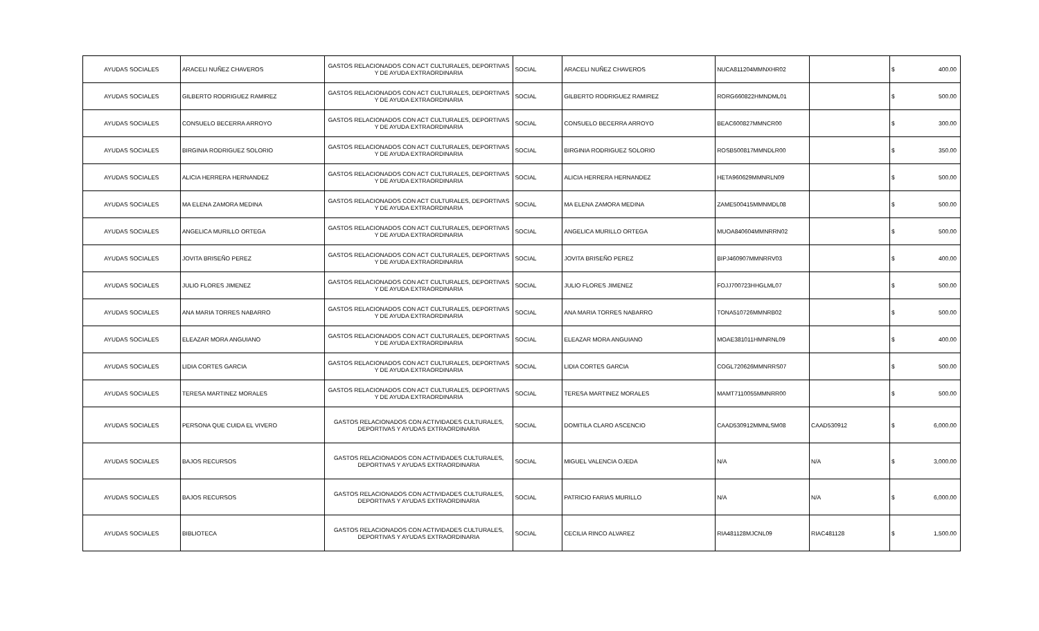| AYUDAS SOCIALES | ARACELI NUÑEZ CHAVEROS | GASTOS RELACIONADOS CON ACT CULTURALES, DEPORTIVAS Y DE AYUDA EXTRAORDINARIA | SOCIAL | ARACELI NUÑEZ CHAVEROS | NUCA811204MMNXHR02 | | $ 400.00 |
| AYUDAS SOCIALES | GILBERTO RODRIGUEZ RAMIREZ | GASTOS RELACIONADOS CON ACT CULTURALES, DEPORTIVAS Y DE AYUDA EXTRAORDINARIA | SOCIAL | GILBERTO RODRIGUEZ RAMIREZ | RORG660822HMNDML01 | | $ 500.00 |
| AYUDAS SOCIALES | CONSUELO BECERRA ARROYO | GASTOS RELACIONADOS CON ACT CULTURALES, DEPORTIVAS Y DE AYUDA EXTRAORDINARIA | SOCIAL | CONSUELO BECERRA ARROYO | BEAC600827MMNCR00 | | $ 300.00 |
| AYUDAS SOCIALES | BIRGINIA RODRIGUEZ SOLORIO | GASTOS RELACIONADOS CON ACT CULTURALES, DEPORTIVAS Y DE AYUDA EXTRAORDINARIA | SOCIAL | BIRGINIA RODRIGUEZ SOLORIO | ROSB500817MMNDLR00 | | $ 350.00 |
| AYUDAS SOCIALES | ALICIA HERRERA HERNANDEZ | GASTOS RELACIONADOS CON ACT CULTURALES, DEPORTIVAS Y DE AYUDA EXTRAORDINARIA | SOCIAL | ALICIA HERRERA HERNANDEZ | HETA960629MMNRLN09 | | $ 500.00 |
| AYUDAS SOCIALES | MA ELENA ZAMORA MEDINA | GASTOS RELACIONADOS CON ACT CULTURALES, DEPORTIVAS Y DE AYUDA EXTRAORDINARIA | SOCIAL | MA ELENA ZAMORA MEDINA | ZAME500415MMNMDL08 | | $ 500.00 |
| AYUDAS SOCIALES | ANGELICA MURILLO ORTEGA | GASTOS RELACIONADOS CON ACT CULTURALES, DEPORTIVAS Y DE AYUDA EXTRAORDINARIA | SOCIAL | ANGELICA MURILLO ORTEGA | MUOA840604MMNRRN02 | | $ 500.00 |
| AYUDAS SOCIALES | JOVITA BRISEÑO PEREZ | GASTOS RELACIONADOS CON ACT CULTURALES, DEPORTIVAS Y DE AYUDA EXTRAORDINARIA | SOCIAL | JOVITA BRISEÑO PEREZ | BIPJ460907MMNRRV03 | | $ 400.00 |
| AYUDAS SOCIALES | JULIO FLORES JIMENEZ | GASTOS RELACIONADOS CON ACT CULTURALES, DEPORTIVAS Y DE AYUDA EXTRAORDINARIA | SOCIAL | JULIO FLORES JIMENEZ | FOJJ700723HHGLML07 | | $ 500.00 |
| AYUDAS SOCIALES | ANA MARIA TORRES NABARRO | GASTOS RELACIONADOS CON ACT CULTURALES, DEPORTIVAS Y DE AYUDA EXTRAORDINARIA | SOCIAL | ANA MARIA TORRES NABARRO | TONA510726MMNRB02 | | $ 500.00 |
| AYUDAS SOCIALES | ELEAZAR MORA ANGUIANO | GASTOS RELACIONADOS CON ACT CULTURALES, DEPORTIVAS Y DE AYUDA EXTRAORDINARIA | SOCIAL | ELEAZAR MORA ANGUIANO | MOAE381011HMNRNL09 | | $ 400.00 |
| AYUDAS SOCIALES | LIDIA CORTES GARCIA | GASTOS RELACIONADOS CON ACT CULTURALES, DEPORTIVAS Y DE AYUDA EXTRAORDINARIA | SOCIAL | LIDIA CORTES GARCIA | COGL720626MMNRRS07 | | $ 500.00 |
| AYUDAS SOCIALES | TERESA MARTINEZ MORALES | GASTOS RELACIONADOS CON ACT CULTURALES, DEPORTIVAS Y DE AYUDA EXTRAORDINARIA | SOCIAL | TERESA MARTINEZ MORALES | MAMT7110055MMNRR00 | | $ 500.00 |
| AYUDAS SOCIALES | PERSONA QUE CUIDA EL VIVERO | GASTOS RELACIONADOS CON ACTIVIDADES CULTURALES, DEPORTIVAS Y AYUDAS EXTRAORDINARIA | SOCIAL | DOMITILA CLARO ASCENCIO | CAAD530912MMNLSM08 | CAAD530912 | $ 6,000.00 |
| AYUDAS SOCIALES | BAJOS RECURSOS | GASTOS RELACIONADOS CON ACTIVIDADES CULTURALES, DEPORTIVAS Y AYUDAS EXTRAORDINARIA | SOCIAL | MIGUEL VALENCIA OJEDA | N/A | N/A | $ 3,000.00 |
| AYUDAS SOCIALES | BAJOS RECURSOS | GASTOS RELACIONADOS CON ACTIVIDADES CULTURALES, DEPORTIVAS Y AYUDAS EXTRAORDINARIA | SOCIAL | PATRICIO FARIAS MURILLO | N/A | N/A | $ 6,000.00 |
| AYUDAS SOCIALES | BIBLIOTECA | GASTOS RELACIONADOS CON ACTIVIDADES CULTURALES, DEPORTIVAS Y AYUDAS EXTRAORDINARIA | SOCIAL | CECILIA RINCO ALVAREZ | RIA481128MJCNL09 | RIAC481128 | $ 1,500.00 |